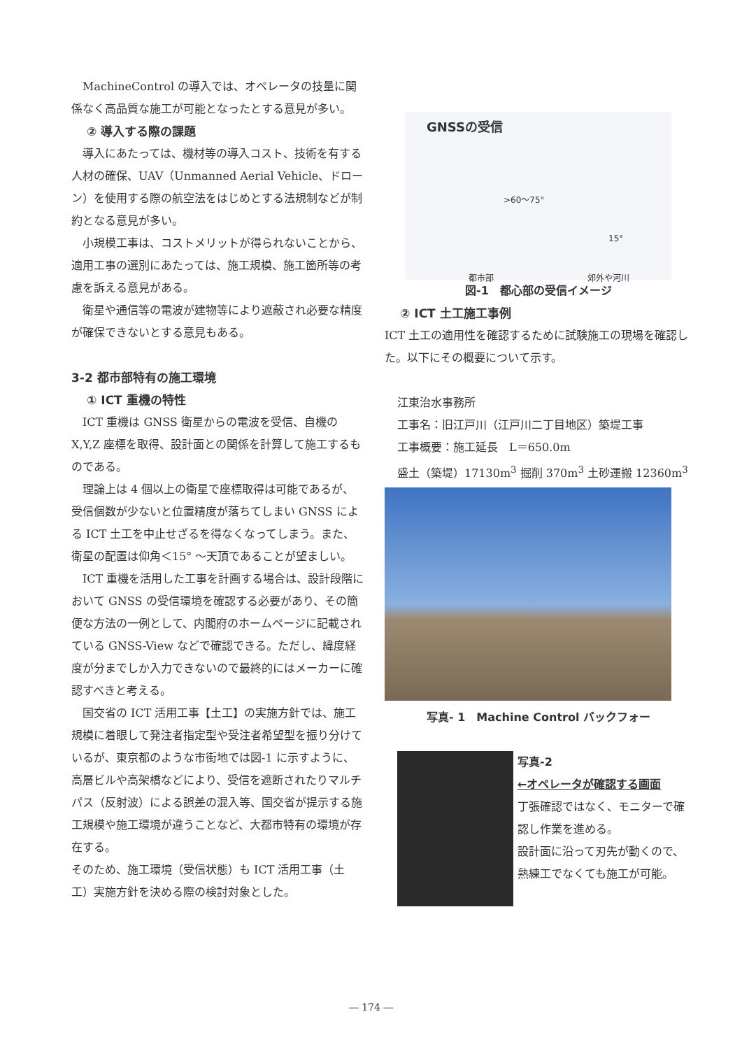MachineControl の導入では、オペレータの技量に関係なく高品質な施工が可能となったとする意見が多い。
② 導入する際の課題
導入にあたっては、機材等の導入コスト、技術を有する人材の確保、UAV（Unmanned Aerial Vehicle、ドローン）を使用する際の航空法をはじめとする法規制などが制約となる意見が多い。
小規模工事は、コストメリットが得られないことから、適用工事の選別にあたっては、施工規模、施工箇所等の考慮を訴える意見がある。
衛星や通信等の電波が建物等により遮蔽され必要な精度が確保できないとする意見もある。
3-2 都市部特有の施工環境
① ICT 重機の特性
ICT 重機は GNSS 衛星からの電波を受信、自機の X,Y,Z 座標を取得、設計面との関係を計算して施工するものである。
理論上は 4 個以上の衛星で座標取得は可能であるが、受信個数が少ないと位置精度が落ちてしまい GNSS による ICT 土工を中止せざるを得なくなってしまう。また、衛星の配置は仰角＜15° ～天頂であることが望ましい。
ICT 重機を活用した工事を計画する場合は、設計段階において GNSS の受信環境を確認する必要があり、その簡便な方法の一例として、内閣府のホームページに記載されている GNSS-View などで確認できる。ただし、緯度経度が分までしか入力できないので最終的にはメーカーに確認すべきと考える。
国交省の ICT 活用工事【土工】の実施方針では、施工規模に着眼して発注者指定型や受注者希望型を振り分けているが、東京都のような市街地では図-1 に示すように、高層ビルや高架橋などにより、受信を遮断されたりマルチパス（反射波）による誤差の混入等、国交省が提示する施工規模や施工環境が違うことなど、大都市特有の環境が存在する。
そのため、施工環境（受信状態）も ICT 活用工事（土工）実施方針を決める際の検討対象とした。
GNSSの受信
>60～75°
15°
都市部 郊外や河川
図-1　都心部の受信イメージ
② ICT 土工施工事例
ICT 土工の適用性を確認するために試験施工の現場を確認した。以下にその概要について示す。
江東治水事務所
工事名：旧江戸川（江戸川二丁目地区）築堤工事
工事概要：施工延長　L＝650.0m
盛土（築堤）17130m<sup>3</sup> 掘削 370m<sup>3</sup> 土砂運搬 12360m<sup>3</sup>
写真- 1　Machine Control バックフォー
写真-2
←オペレータが確認する画面
丁張確認ではなく、モニターで確認し作業を進める。
設計面に沿って刃先が動くので、熟練工でなくても施工が可能。
― 174 ―